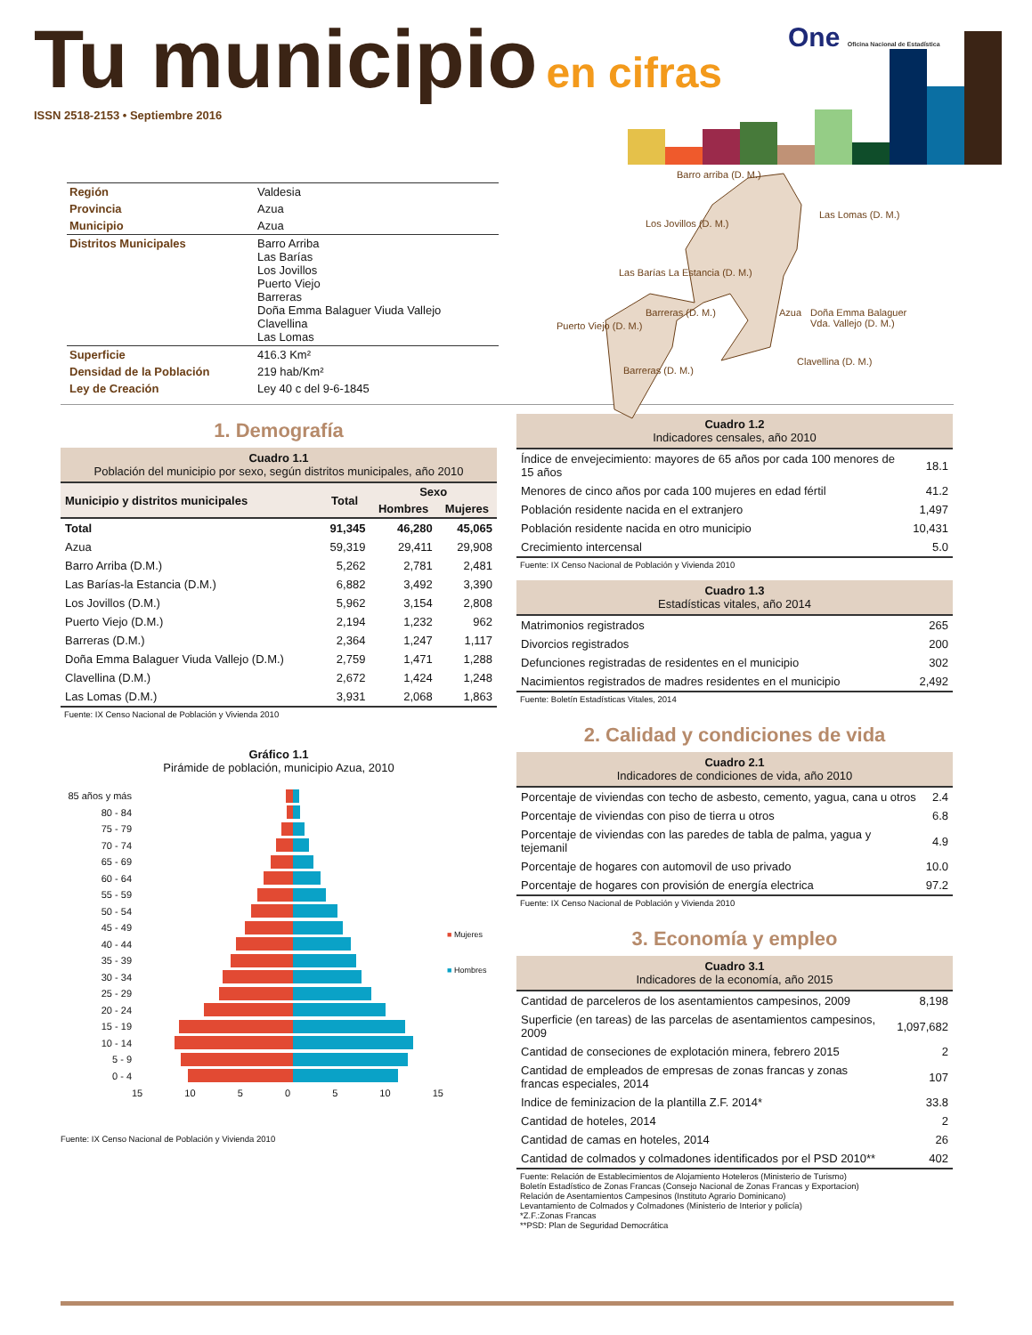Tu municipio
en cifras
ISSN 2518-2153 • Septiembre 2016
One Oficina Nacional de Estadística
| Región | Valdesia |
| Provincia | Azua |
| Municipio | Azua |
| Distritos Municipales | Barro Arriba Las Barías Los Jovillos Puerto Viejo Barreras Doña Emma Balaguer Viuda Vallejo Clavellina Las Lomas |
| Superficie | 416.3 Km² |
| Densidad de la Población | 219 hab/Km² |
| Ley de Creación | Ley 40 c del 9-6-1845 |
Barro arriba (D. M.)
Las Lomas (D. M.)
Los Jovillos (D. M.)
Las Barías La Estancia (D. M.)
Azua
Puerto Viejo (D. M.)
Barreras (D. M.)
Doña Emma Balaguer Vda. Vallejo (D. M.)
Barreras (D. M.)
Clavellina (D. M.)
1. Demografía
Cuadro 1.1
Población del municipio por sexo, según distritos municipales, año 2010
| Municipio y distritos municipales | Total | Sexo | |
| --- | --- | --- | --- |
| | | Hombres | Mujeres |
| Total | 91,345 | 46,280 | 45,065 |
| Azua | 59,319 | 29,411 | 29,908 |
| Barro Arriba (D.M.) | 5,262 | 2,781 | 2,481 |
| Las Barías-la Estancia (D.M.) | 6,882 | 3,492 | 3,390 |
| Los Jovillos (D.M.) | 5,962 | 3,154 | 2,808 |
| Puerto Viejo (D.M.) | 2,194 | 1,232 | 962 |
| Barreras (D.M.) | 2,364 | 1,247 | 1,117 |
| Doña Emma Balaguer Viuda Vallejo (D.M.) | 2,759 | 1,471 | 1,288 |
| Clavellina (D.M.) | 2,672 | 1,424 | 1,248 |
| Las Lomas (D.M.) | 3,931 | 2,068 | 1,863 |
Fuente: IX Censo Nacional de Población y Vivienda 2010
Gráfico 1.1
Pirámide de población, municipio Azua, 2010
85 años y más
80 - 84
75 - 79
70 - 74
65 - 69
60 - 64
55 - 59
50 - 54
45 - 49
40 - 44
35 - 39
30 - 34
25 - 29
20 - 24
15 - 19
10 - 14
5 - 9
0 - 4
15 10 5 0 5 10 15
■ Mujeres
■ Hombres
Fuente: IX Censo Nacional de Población y Vivienda 2010
Cuadro 1.2
Indicadores censales, año 2010
| Índice de envejecimiento: mayores de 65 años por cada 100 menores de 15 años | 18.1 |
| Menores de cinco años por cada 100 mujeres en edad fértil | 41.2 |
| Población residente nacida en el extranjero | 1,497 |
| Población residente nacida en otro municipio | 10,431 |
| Crecimiento intercensal | 5.0 |
Fuente: IX Censo Nacional de Población y Vivienda 2010
Cuadro 1.3
Estadísticas vitales, año 2014
| Matrimonios registrados | 265 |
| Divorcios registrados | 200 |
| Defunciones registradas de residentes en el municipio | 302 |
| Nacimientos registrados de madres residentes en el municipio | 2,492 |
Fuente: Boletín Estadísticas Vitales, 2014
2. Calidad y condiciones de vida
Cuadro 2.1
Indicadores de condiciones de vida, año 2010
| Porcentaje de viviendas con techo de asbesto, cemento, yagua, cana u otros | 2.4 |
| Porcentaje de viviendas con piso de tierra u otros | 6.8 |
| Porcentaje de viviendas con las paredes de tabla de palma, yagua y tejemanil | 4.9 |
| Porcentaje de hogares con automovil de uso privado | 10.0 |
| Porcentaje de hogares con provisión de energía electrica | 97.2 |
Fuente: IX Censo Nacional de Población y Vivienda 2010
3. Economía y empleo
Cuadro 3.1
Indicadores de la economía, año 2015
| Cantidad de parceleros de los asentamientos campesinos, 2009 | 8,198 |
| Superficie (en tareas) de las parcelas de asentamientos campesinos, 2009 | 1,097,682 |
| Cantidad de conseciones de explotación minera, febrero 2015 | 2 |
| Cantidad de empleados de empresas de zonas francas y zonas francas especiales, 2014 | 107 |
| Indice de feminizacion de la plantilla Z.F. 2014* | 33.8 |
| Cantidad de hoteles, 2014 | 2 |
| Cantidad de camas en hoteles, 2014 | 26 |
| Cantidad de colmados y colmadones identificados por el PSD 2010** | 402 |
Fuente: Relación de Establecimientos de Alojamiento Hoteleros (Ministerio de Turismo)
Boletín Estadístico de Zonas Francas (Consejo Nacional de Zonas Francas y Exportacion)
Relación de Asentamientos Campesinos (Instituto Agrario Dominicano)
Levantamiento de Colmados y Colmadones (Ministerio de Interior y policía)
*Z.F.:Zonas Francas
**PSD: Plan de Seguridad Democrática